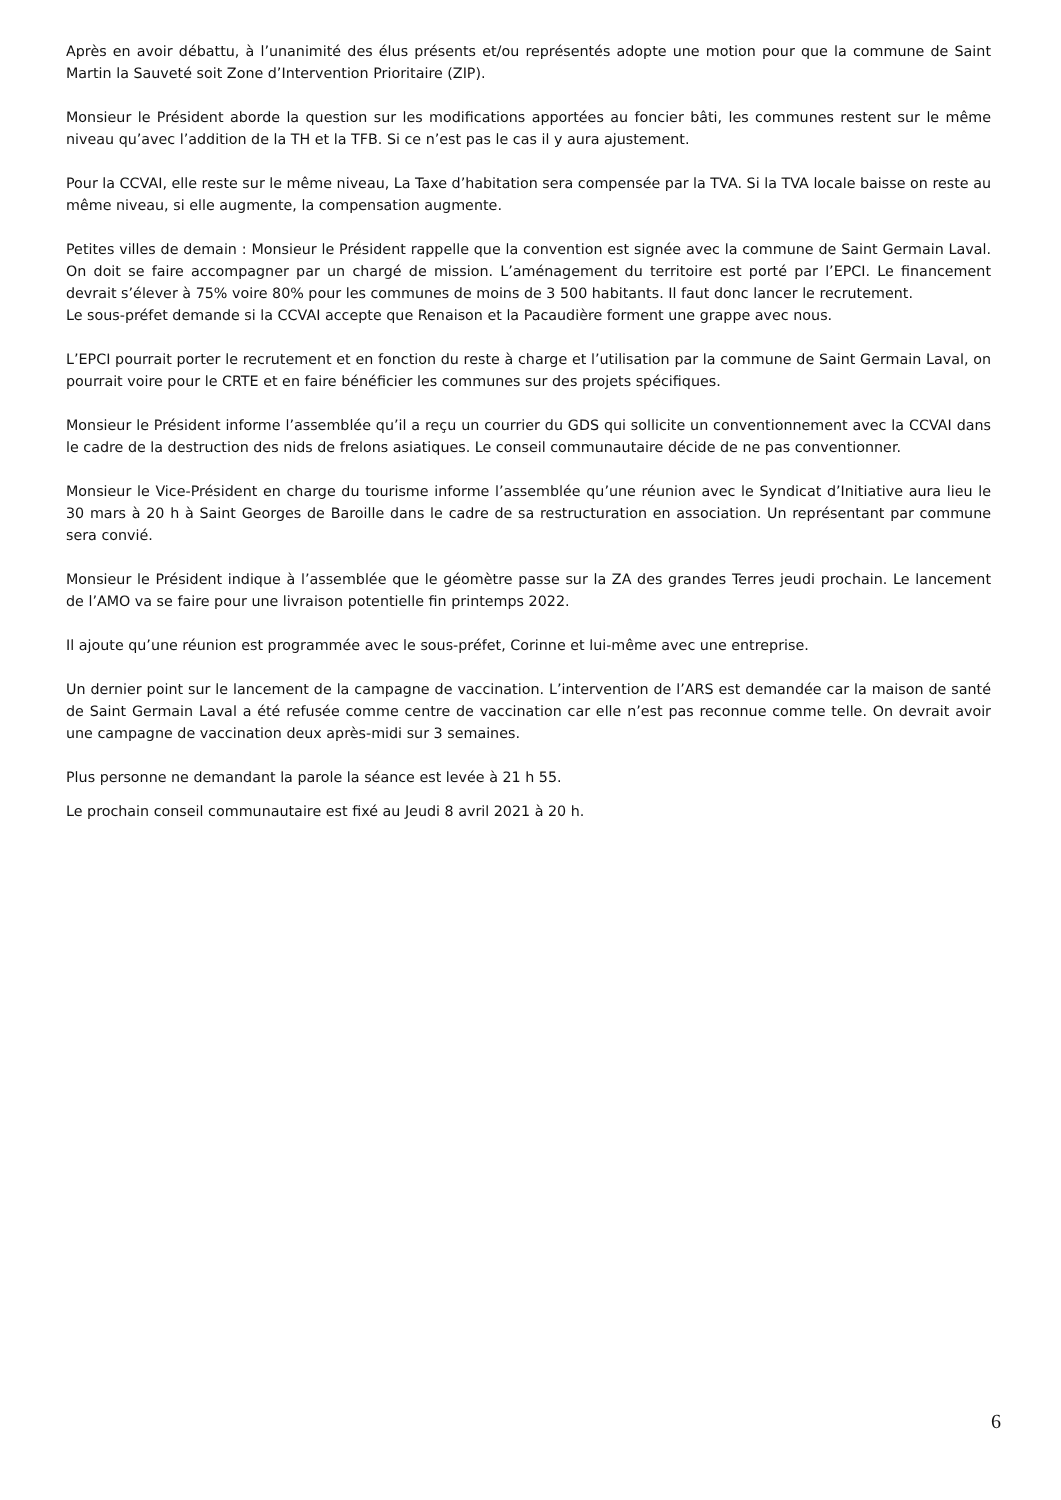Après en avoir débattu, à l’unanimité des élus présents et/ou représentés adopte une motion pour que la commune de Saint Martin la Sauveté soit Zone d’Intervention Prioritaire (ZIP).
Monsieur le Président aborde la question sur les modifications apportées au foncier bâti, les communes restent sur le même niveau qu’avec l’addition de la TH et la TFB. Si ce n’est pas le cas il y aura ajustement.
Pour la CCVAI, elle reste sur le même niveau, La Taxe d’habitation sera compensée par la TVA. Si la TVA locale baisse on reste au même niveau, si elle augmente, la compensation augmente.
Petites villes de demain : Monsieur le Président rappelle que la convention est signée avec la commune de Saint Germain Laval. On doit se faire accompagner par un chargé de mission. L’aménagement du territoire est porté par l’EPCI. Le financement devrait s’élever à 75% voire 80% pour les communes de moins de 3 500 habitants. Il faut donc lancer le recrutement.
Le sous-préfet demande si la CCVAI accepte que Renaison et la Pacaudière forment une grappe avec nous.
L’EPCI pourrait porter le recrutement et en fonction du reste à charge et l’utilisation par la commune de Saint Germain Laval, on pourrait voire pour le CRTE et en faire bénéficier les communes sur des projets spécifiques.
Monsieur le Président informe l’assemblée qu’il a reçu un courrier du GDS qui sollicite un conventionnement avec la CCVAI dans le cadre de la destruction des nids de frelons asiatiques. Le conseil communautaire décide de ne pas conventionner.
Monsieur le Vice-Président en charge du tourisme informe l’assemblée qu’une réunion avec le Syndicat d’Initiative aura lieu le 30 mars à 20 h à Saint Georges de Baroille dans le cadre de sa restructuration en association. Un représentant par commune sera convié.
Monsieur le Président indique à l’assemblée que le géomètre passe sur la ZA des grandes Terres jeudi prochain. Le lancement de l’AMO va se faire pour une livraison potentielle fin printemps 2022.
Il ajoute qu’une réunion est programmée avec le sous-préfet, Corinne et lui-même avec une entreprise.
Un dernier point sur le lancement de la campagne de vaccination. L’intervention de l’ARS est demandée car la maison de santé de Saint Germain Laval a été refusée comme centre de vaccination car elle n’est pas reconnue comme telle. On devrait avoir une campagne de vaccination deux après-midi sur 3 semaines.
Plus personne ne demandant la parole la séance est levée à 21 h 55.
Le prochain conseil communautaire est fixé au Jeudi 8 avril 2021 à 20 h.
6